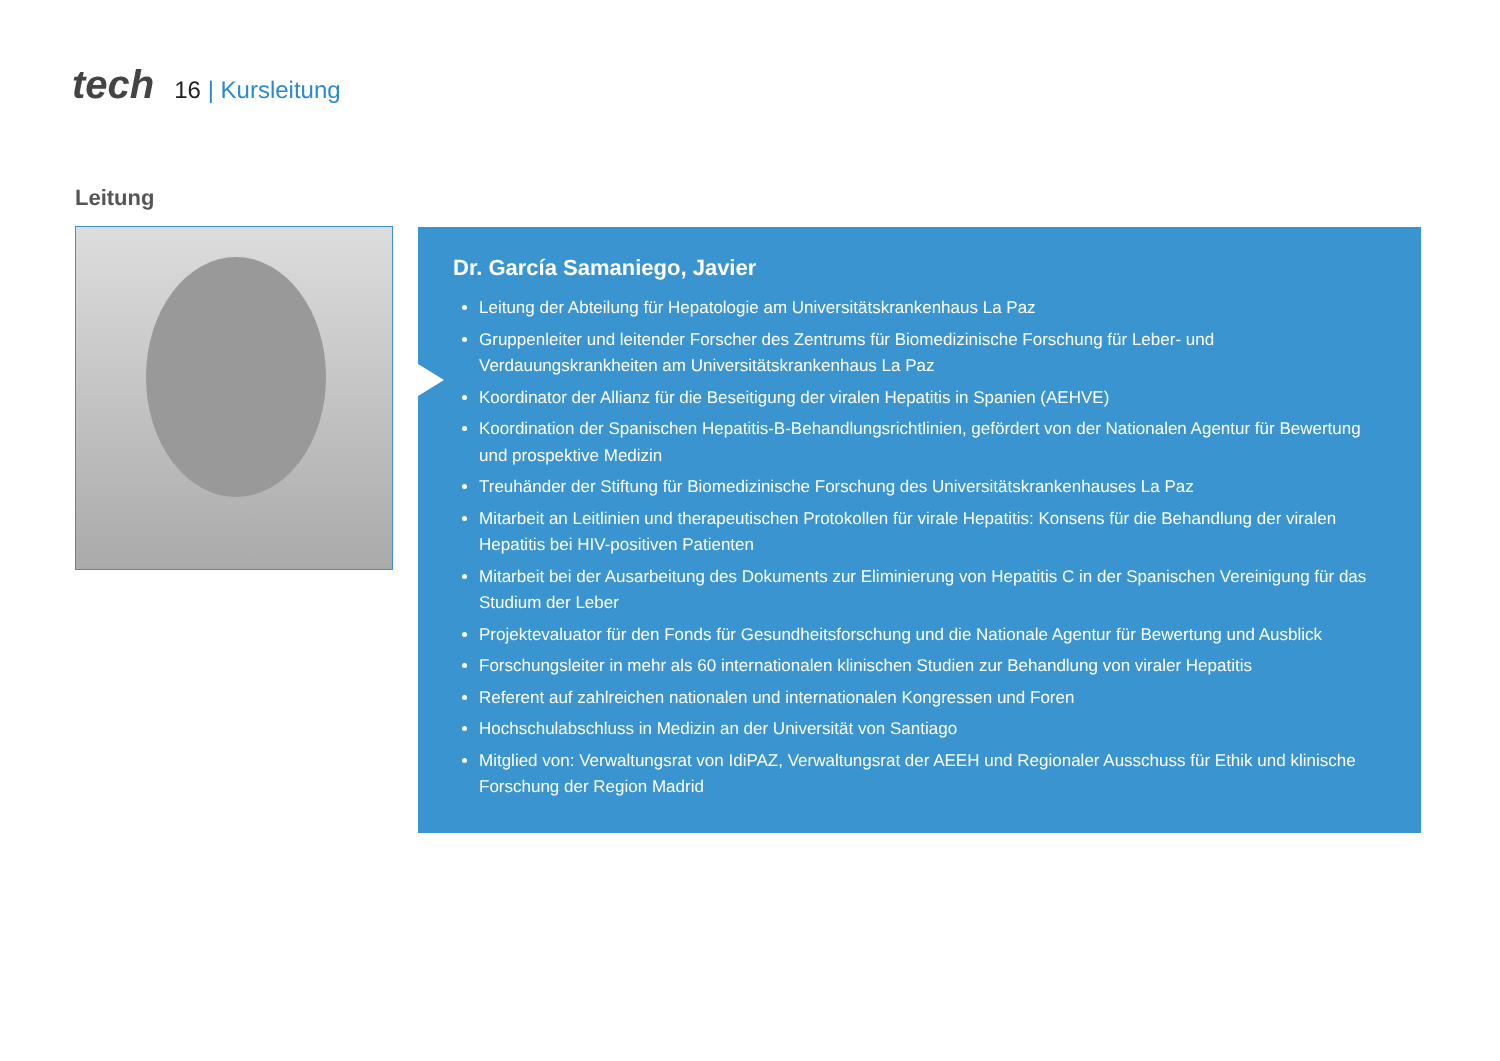tech
16 | Kursleitung
Leitung
Dr. García Samaniego, Javier
Leitung der Abteilung für Hepatologie am Universitätskrankenhaus La Paz
Gruppenleiter und leitender Forscher des Zentrums für Biomedizinische Forschung für Leber- und Verdauungskrankheiten am Universitätskrankenhaus La Paz
Koordinator der Allianz für die Beseitigung der viralen Hepatitis in Spanien (AEHVE)
Koordination der Spanischen Hepatitis-B-Behandlungsrichtlinien, gefördert von der Nationalen Agentur für Bewertung und prospektive Medizin
Treuhänder der Stiftung für Biomedizinische Forschung des Universitätskrankenhauses La Paz
Mitarbeit an Leitlinien und therapeutischen Protokollen für virale Hepatitis: Konsens für die Behandlung der viralen Hepatitis bei HIV-positiven Patienten
Mitarbeit bei der Ausarbeitung des Dokuments zur Eliminierung von Hepatitis C in der Spanischen Vereinigung für das Studium der Leber
Projektevaluator für den Fonds für Gesundheitsforschung und die Nationale Agentur für Bewertung und Ausblick
Forschungsleiter in mehr als 60 internationalen klinischen Studien zur Behandlung von viraler Hepatitis
Referent auf zahlreichen nationalen und internationalen Kongressen und Foren
Hochschulabschluss in Medizin an der Universität von Santiago
Mitglied von: Verwaltungsrat von IdiPAZ, Verwaltungsrat der AEEH und Regionaler Ausschuss für Ethik und klinische Forschung der Region Madrid